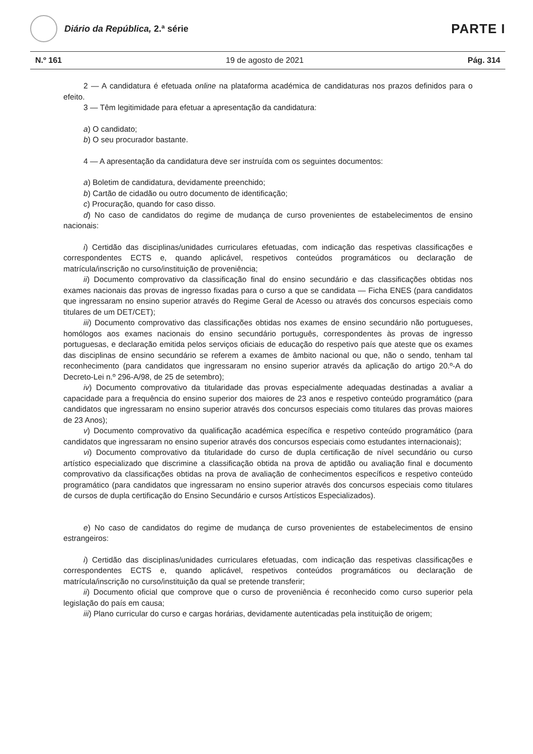Diário da República, 2.ª série
PARTE I
N.º 161 19 de agosto de 2021 Pág. 314
2 — A candidatura é efetuada online na plataforma académica de candidaturas nos prazos definidos para o efeito.
3 — Têm legitimidade para efetuar a apresentação da candidatura:
a) O candidato;
b) O seu procurador bastante.
4 — A apresentação da candidatura deve ser instruída com os seguintes documentos:
a) Boletim de candidatura, devidamente preenchido;
b) Cartão de cidadão ou outro documento de identificação;
c) Procuração, quando for caso disso.
d) No caso de candidatos do regime de mudança de curso provenientes de estabelecimentos de ensino nacionais:
i) Certidão das disciplinas/unidades curriculares efetuadas, com indicação das respetivas classificações e correspondentes ECTS e, quando aplicável, respetivos conteúdos programáticos ou declaração de matrícula/inscrição no curso/instituição de proveniência;
ii) Documento comprovativo da classificação final do ensino secundário e das classificações obtidas nos exames nacionais das provas de ingresso fixadas para o curso a que se candidata — Ficha ENES (para candidatos que ingressaram no ensino superior através do Regime Geral de Acesso ou através dos concursos especiais como titulares de um DET/CET);
iii) Documento comprovativo das classificações obtidas nos exames de ensino secundário não portugueses, homólogos aos exames nacionais do ensino secundário português, correspondentes às provas de ingresso portuguesas, e declaração emitida pelos serviços oficiais de educação do respetivo país que ateste que os exames das disciplinas de ensino secundário se referem a exames de âmbito nacional ou que, não o sendo, tenham tal reconhecimento (para candidatos que ingressaram no ensino superior através da aplicação do artigo 20.º-A do Decreto-Lei n.º 296-A/98, de 25 de setembro);
iv) Documento comprovativo da titularidade das provas especialmente adequadas destinadas a avaliar a capacidade para a frequência do ensino superior dos maiores de 23 anos e respetivo conteúdo programático (para candidatos que ingressaram no ensino superior através dos concursos especiais como titulares das provas maiores de 23 Anos);
v) Documento comprovativo da qualificação académica específica e respetivo conteúdo programático (para candidatos que ingressaram no ensino superior através dos concursos especiais como estudantes internacionais);
vi) Documento comprovativo da titularidade do curso de dupla certificação de nível secundário ou curso artístico especializado que discrimine a classificação obtida na prova de aptidão ou avaliação final e documento comprovativo da classificações obtidas na prova de avaliação de conhecimentos específicos e respetivo conteúdo programático (para candidatos que ingressaram no ensino superior através dos concursos especiais como titulares de cursos de dupla certificação do Ensino Secundário e cursos Artísticos Especializados).
e) No caso de candidatos do regime de mudança de curso provenientes de estabelecimentos de ensino estrangeiros:
i) Certidão das disciplinas/unidades curriculares efetuadas, com indicação das respetivas classificações e correspondentes ECTS e, quando aplicável, respetivos conteúdos programáticos ou declaração de matrícula/inscrição no curso/instituição da qual se pretende transferir;
ii) Documento oficial que comprove que o curso de proveniência é reconhecido como curso superior pela legislação do país em causa;
iii) Plano curricular do curso e cargas horárias, devidamente autenticadas pela instituição de origem;